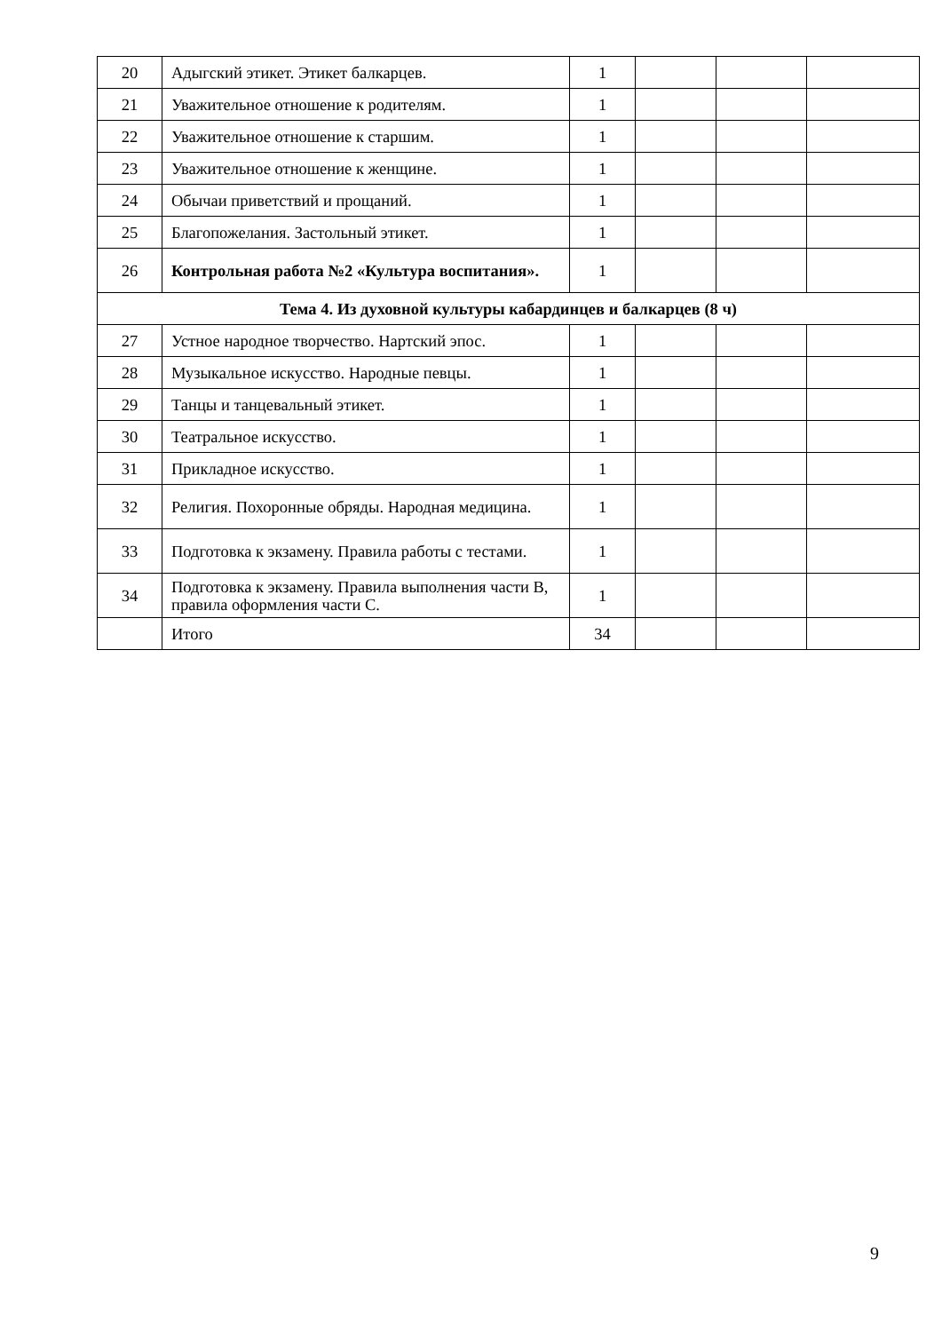| 20 | Адыгский этикет. Этикет балкарцев. | 1 | | | |
| 21 | Уважительное отношение к родителям. | 1 | | | |
| 22 | Уважительное отношение к старшим. | 1 | | | |
| 23 | Уважительное отношение к женщине. | 1 | | | |
| 24 | Обычаи приветствий и прощаний. | 1 | | | |
| 25 | Благопожелания. Застольный этикет. | 1 | | | |
| 26 | Контрольная работа №2 «Культура воспитания». | 1 | | | |
| Тема 4. Из духовной культуры кабардинцев и балкарцев (8 ч) | | | | | |
| 27 | Устное народное творчество. Нартский эпос. | 1 | | | |
| 28 | Музыкальное искусство. Народные певцы. | 1 | | | |
| 29 | Танцы и танцевальный этикет. | 1 | | | |
| 30 | Театральное искусство. | 1 | | | |
| 31 | Прикладное искусство. | 1 | | | |
| 32 | Религия. Похоронные обряды. Народная медицина. | 1 | | | |
| 33 | Подготовка к экзамену. Правила работы с тестами. | 1 | | | |
| 34 | Подготовка к экзамену. Правила выполнения части В, правила оформления части С. | 1 | | | |
| | Итого | 34 | | | |
9